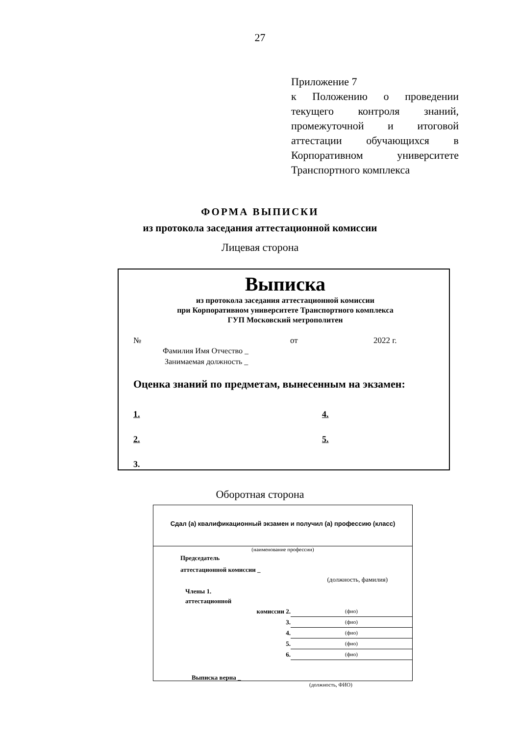27
Приложение 7
к Положению о проведении текущего контроля знаний, промежуточной и итоговой аттестации обучающихся в Корпоративном университете Транспортного комплекса
ФОРМА ВЫПИСКИ
из протокола заседания аттестационной комиссии
Лицевая сторона
Выписка
из протокола заседания аттестационной комиссии
при Корпоративном университете Транспортного комплекса
ГУП Московский метрополитен
№ от 2022 г.
Фамилия Имя Отчество _
Занимаемая должность _
Оценка знаний по предметам, вынесенным на экзамен:
1. 4. 2. 5. 3.
Оборотная сторона
Сдал (а) квалификационный экзамен и получил (а) профессию (класс)
(наименование профессии)
Председатель
аттестационной комиссии _
(должность, фамилия)
Члены 1.
аттестационной
комиссии 2. (фио)
3. (фио)
4. (фио)
5. (фио)
6. (фио)
Выписка верна _
(должность, ФИО)